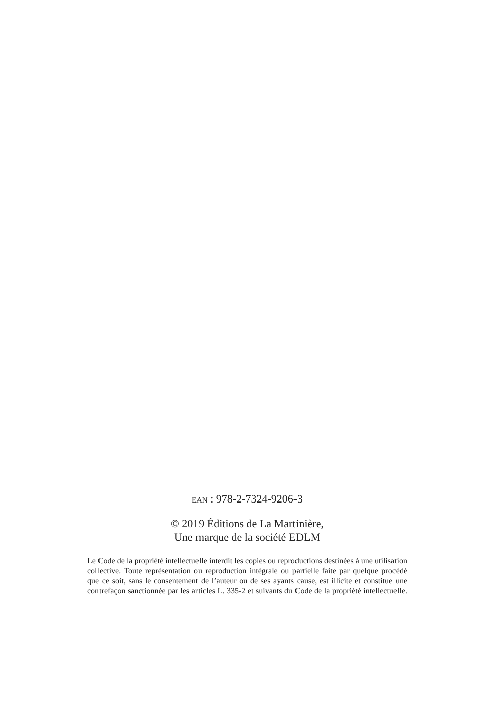EAN : 978-2-7324-9206-3
© 2019 Éditions de La Martinière,
Une marque de la société EDLM
Le Code de la propriété intellectuelle interdit les copies ou reproductions destinées à une utilisation collective. Toute représentation ou reproduction intégrale ou partielle faite par quelque procédé que ce soit, sans le consentement de l’auteur ou de ses ayants cause, est illicite et constitue une contrefaçon sanctionnée par les articles L. 335-2 et suivants du Code de la propriété intellectuelle.